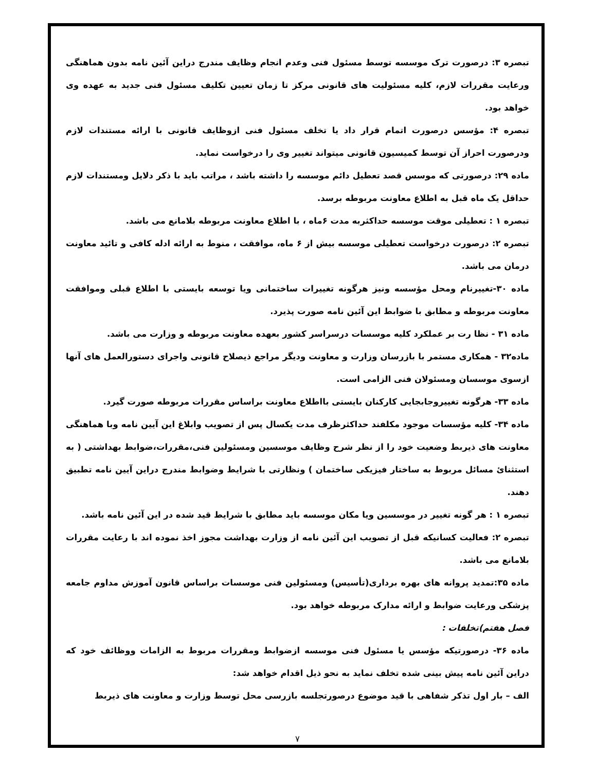تبصره ۳: درصورت ترک موسسه توسط مسئول فنی وعدم انجام وظایف مندرج دراین آئین نامه بدون هماهنگی ورعایت مقررات لازم، کلیه مسئولیت های قانونی مرکز تا زمان تعیین تکلیف مسئول فنی جدید به عهده وی خواهد بود.
تبصره ۴: مؤسس درصورت اتمام قرار داد یا تخلف مسئول فنی ازوظایف قانونی با ارائه مستندات لازم ودرصورت احراز آن توسط کمیسیون قانونی میتواند تغییر وی را درخواست نماید.
ماده ۲۹: درصورتی که موسس قصد تعطیل دائم موسسه را داشته باشد ، مراتب باید با ذکر دلایل ومستندات لازم حداقل یک ماه قبل به اطلاع معاونت مربوطه برسد.
تبصره ۱ : تعطیلی موقت موسسه حداکثربه مدت ۶ماه ، با اطلاع معاونت مربوطه بلامانع می باشد.
تبصره ۲: درصورت درخواست تعطیلی موسسه بیش از ۶ ماه، موافقت ، منوط به ارائه ادله کافی و تائید معاونت درمان می باشد.
ماده ۳۰-تغییرنام ومحل مؤسسه ونیز هرگونه تغییرات ساختمانی ویا توسعه بایستی با اطلاع قبلی وموافقت معاونت مربوطه و مطابق با ضوابط این آئین نامه صورت پذیرد.
ماده ۳۱ - نظا رت بر عملکرد کلیه موسسات درسراسر کشور بعهده معاونت مربوطه و وزارت می باشد.
ماده۳۲ - همکاری مستمر با بازرسان وزارت و معاونت ودیگر مراجع ذیصلاح قانونی واجرای دستورالعمل های آنها ازسوی موسسان ومسئولان فنی الزامی است.
ماده ۳۳- هرگونه تغییروجابجایی کارکنان بایستی بااطلاع معاونت براساس مقررات مربوطه صورت گیرد.
ماده ۳۴- کلیه مؤسسات موجود مکلفند حداکثرظرف مدت یکسال پس از تصویب وابلاغ این آیین نامه وبا هماهنگی معاونت های ذیربط وضعیت خود را از نظر شرح وظایف موسسین ومسئولین فنی،مقررات،ضوابط بهداشتی ( به استثنائ مسائل مربوط به ساختار فیزیکی ساختمان ) ونظارتی با شرایط وضوابط مندرج دراین آیین نامه تطبیق دهند.
تبصره ۱ : هر گونه تغییر در موسسین ویا مکان موسسه باید مطابق با شرایط قید شده در این آئین نامه باشد.
تبصره ۲: فعالیت کسانیکه قبل از تصویب این آئین نامه از وزارت بهداشت مجوز اخذ نموده اند با رعایت مقررات بلامانع می باشد.
ماده ۳۵:تمدید پروانه های بهره برداری(تأسیس) ومسئولین فنی موسسات براساس قانون آموزش مداوم جامعه پزشکی ورعایت ضوابط و ارائه مدارک مربوطه خواهد بود.
فصل هفتم)تخلفات :
ماده ۳۶- درصورتیکه مؤسس یا مسئول فنی موسسه ازضوابط ومقررات مربوط به الزامات ووظائف خود که دراین آئین نامه پیش بینی شده تخلف نماید به نحو ذیل اقدام خواهد شد:
الف – بار اول تذکر شفاهی با قید موضوع درصورتجلسه بازرسی محل توسط وزارت و معاونت های ذیربط
۷